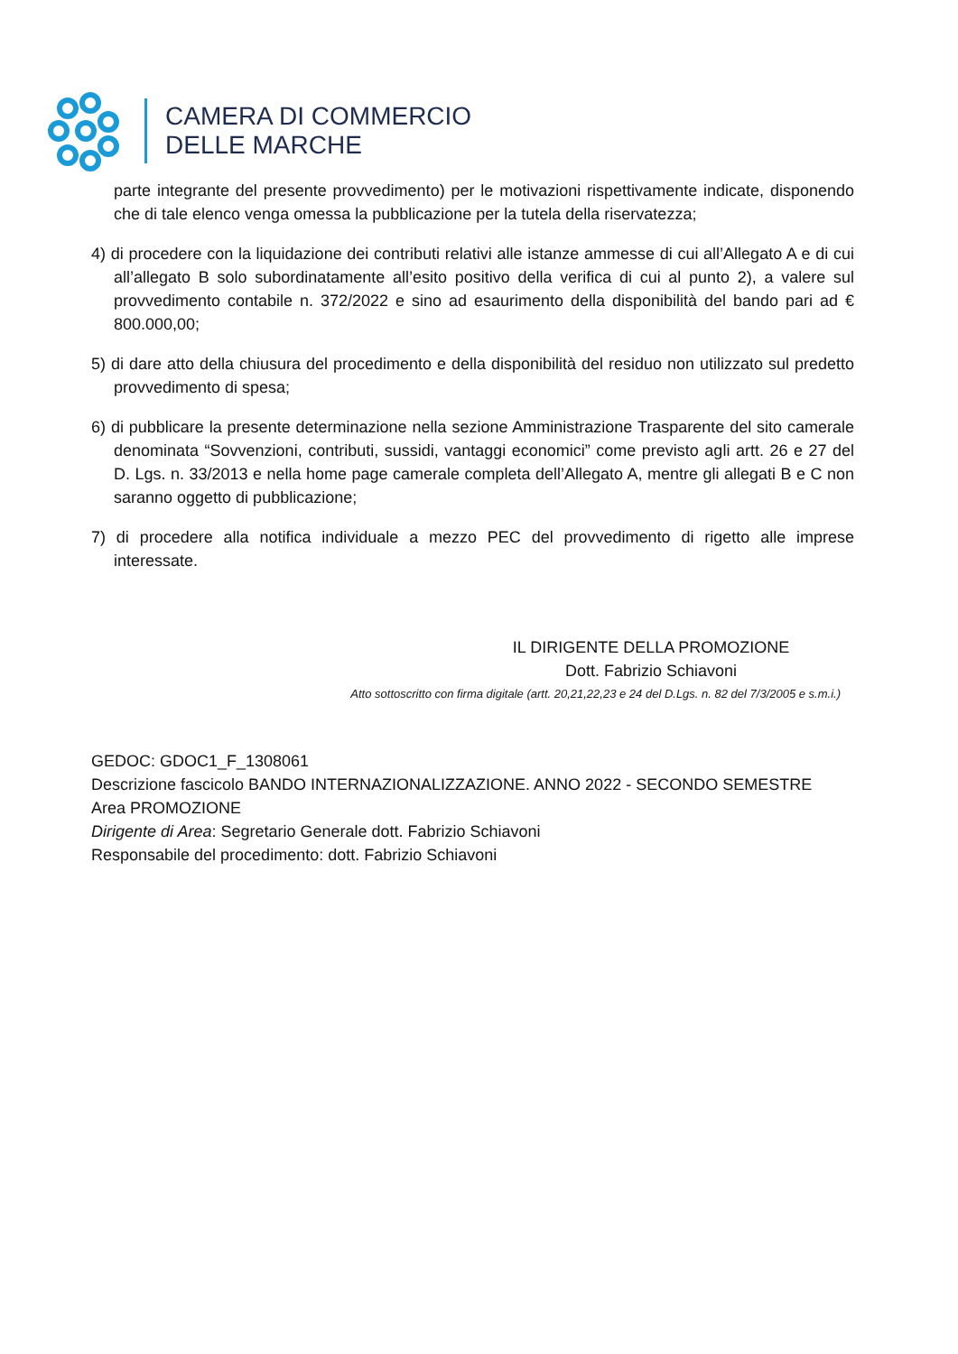CAMERA DI COMMERCIO
DELLE MARCHE
parte integrante del presente provvedimento) per le motivazioni rispettivamente indicate, disponendo che di tale elenco venga omessa la pubblicazione per la tutela della riservatezza;
4) di procedere con la liquidazione dei contributi relativi alle istanze ammesse di cui all’Allegato A e di cui all’allegato B solo subordinatamente all’esito positivo della verifica di cui al punto 2), a valere sul provvedimento contabile n. 372/2022 e sino ad esaurimento della disponibilità del bando pari ad € 800.000,00;
5) di dare atto della chiusura del procedimento e della disponibilità del residuo non utilizzato sul predetto provvedimento di spesa;
6) di pubblicare la presente determinazione nella sezione Amministrazione Trasparente del sito camerale denominata “Sovvenzioni, contributi, sussidi, vantaggi economici” come previsto agli artt. 26 e 27 del D. Lgs. n. 33/2013 e nella home page camerale completa dell’Allegato A, mentre gli allegati B e C non saranno oggetto di pubblicazione;
7) di procedere alla notifica individuale a mezzo PEC del provvedimento di rigetto alle imprese interessate.
IL DIRIGENTE DELLA PROMOZIONE
Dott. Fabrizio Schiavoni
Atto sottoscritto con firma digitale (artt. 20,21,22,23 e 24 del D.Lgs. n. 82 del 7/3/2005 e s.m.i.)
GEDOC: GDOC1_F_1308061
Descrizione fascicolo BANDO INTERNAZIONALIZZAZIONE. ANNO 2022 - SECONDO SEMESTRE
Area PROMOZIONE
Dirigente di Area: Segretario Generale dott. Fabrizio Schiavoni
Responsabile del procedimento: dott. Fabrizio Schiavoni